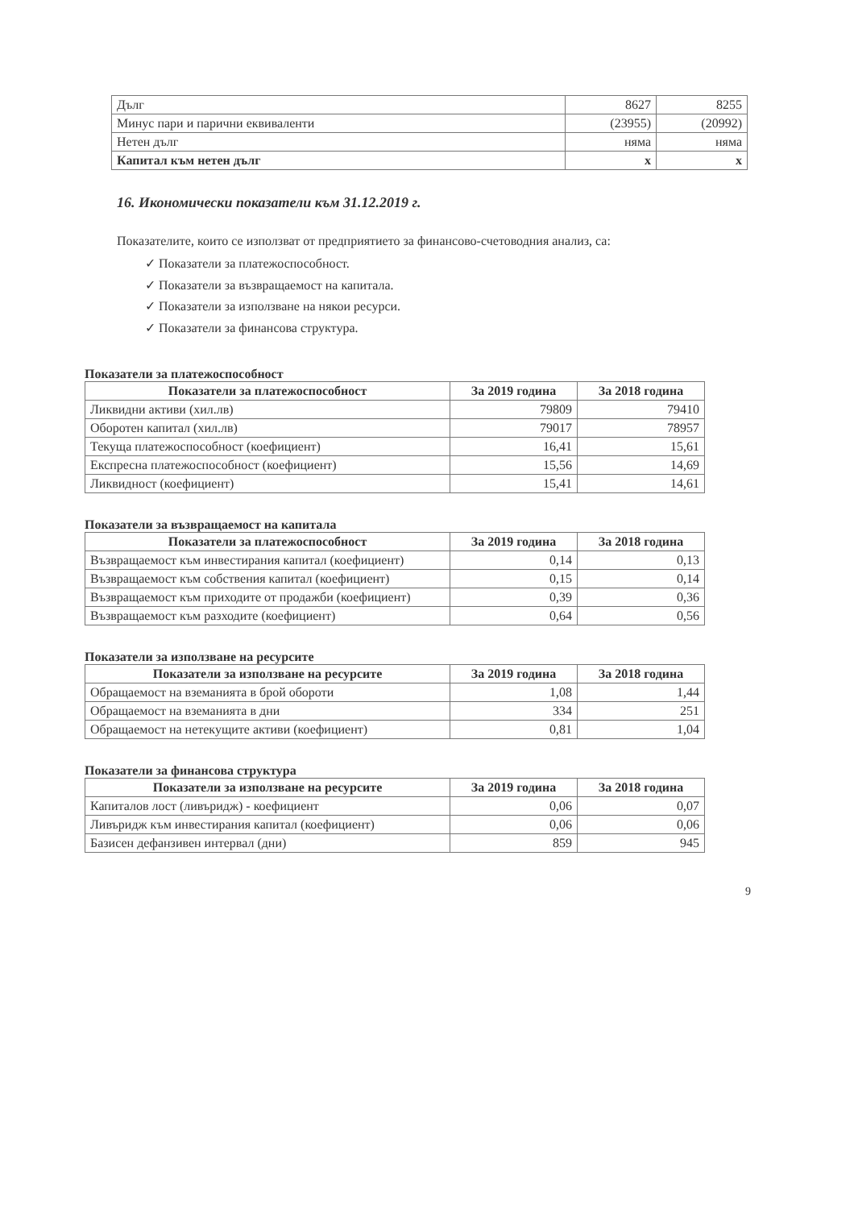| Дълг | 8627 | 8255 |
| Минус пари и парични еквиваленти | (23955) | (20992) |
| Нетен дълг | няма | няма |
| Капитал към нетен дълг | x | x |
16. Икономически показатели към 31.12.2019 г.
Показателите, които се използват от предприятието за финансово-счетоводния анализ, са:
✓ Показатели за платежоспособност.
✓ Показатели за възвращаемост на капитала.
✓ Показатели за използване на някои ресурси.
✓ Показатели за финансова структура.
Показатели за платежоспособност
| Показатели за платежоспособност | За 2019 година | За 2018 година |
| --- | --- | --- |
| Ликвидни активи (хил.лв) | 79809 | 79410 |
| Оборотен капитал (хил.лв) | 79017 | 78957 |
| Текуща платежоспособност (коефициент) | 16,41 | 15,61 |
| Експресна платежоспособност (коефициент) | 15,56 | 14,69 |
| Ликвидност (коефициент) | 15,41 | 14,61 |
Показатели за възвращаемост на капитала
| Показатели за платежоспособност | За 2019 година | За 2018 година |
| --- | --- | --- |
| Възвращаемост към инвестирания капитал (коефициент) | 0,14 | 0,13 |
| Възвращаемост към собствения капитал (коефициент) | 0,15 | 0,14 |
| Възвращаемост към приходите от продажби (коефициент) | 0,39 | 0,36 |
| Възвращаемост към разходите (коефициент) | 0,64 | 0,56 |
Показатели за използване на ресурсите
| Показатели за използване на ресурсите | За 2019 година | За 2018 година |
| --- | --- | --- |
| Обращаемост на вземанията в брой обороти | 1,08 | 1,44 |
| Обращаемост на вземанията в дни | 334 | 251 |
| Обращаемост на нетекущите активи (коефициент) | 0,81 | 1,04 |
Показатели за финансова структура
| Показатели за използване на ресурсите | За 2019 година | За 2018 година |
| --- | --- | --- |
| Капиталов лост (ливъридж) - коефициент | 0,06 | 0,07 |
| Ливъридж към инвестирания капитал (коефициент) | 0,06 | 0,06 |
| Базисен дефанзивен интервал (дни) | 859 | 945 |
9